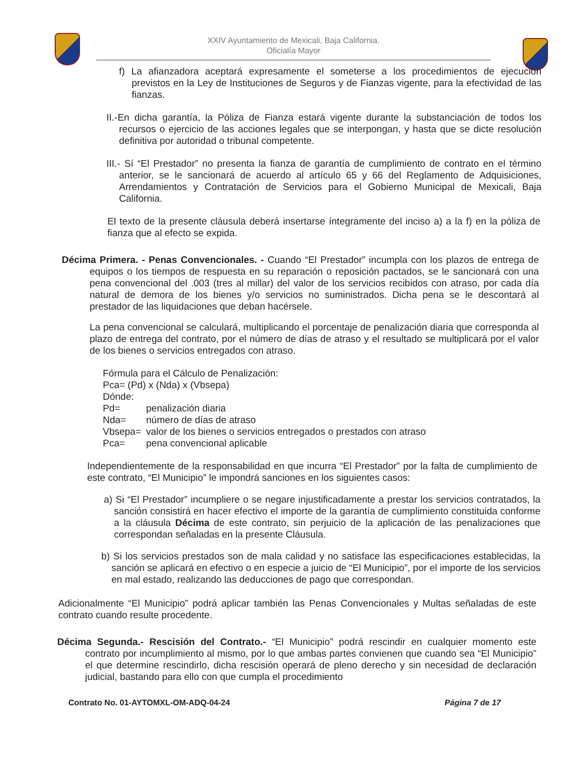XXIV Ayuntamiento de Mexicali, Baja California.
Oficialía Mayor
f) La afianzadora aceptará expresamente el someterse a los procedimientos de ejecución previstos en la Ley de Instituciones de Seguros y de Fianzas vigente, para la efectividad de las fianzas.
II.-En dicha garantía, la Póliza de Fianza estará vigente durante la substanciación de todos los recursos o ejercicio de las acciones legales que se interpongan, y hasta que se dicte resolución definitiva por autoridad o tribunal competente.
III.- Sí “El Prestador” no presenta la fianza de garantía de cumplimiento de contrato en el término anterior, se le sancionará de acuerdo al artículo 65 y 66 del Reglamento de Adquisiciones, Arrendamientos y Contratación de Servicios para el Gobierno Municipal de Mexicali, Baja California.
El texto de la presente cláusula deberá insertarse íntegramente del inciso a) a la f) en la póliza de fianza que al efecto se expida.
Décima Primera. - Penas Convencionales. - Cuando “El Prestador” incumpla con los plazos de entrega de equipos o los tiempos de respuesta en su reparación o reposición pactados, se le sancionará con una pena convencional del .003 (tres al millar) del valor de los servicios recibidos con atraso, por cada día natural de demora de los bienes y/o servicios no suministrados. Dicha pena se le descontará al prestador de las liquidaciones que deban hacérsele.
La pena convencional se calculará, multiplicando el porcentaje de penalización diaria que corresponda al plazo de entrega del contrato, por el número de días de atraso y el resultado se multiplicará por el valor de los bienes o servicios entregados con atraso.
Fórmula para el Cálculo de Penalización:
Pca= (Pd) x (Nda) x (Vbsepa)
Dónde:
| Pd= | penalización diaria |
| Nda= | número de días de atraso |
| Vbsepa= | valor de los bienes o servicios entregados o prestados con atraso |
| Pca= | pena convencional aplicable |
Independientemente de la responsabilidad en que incurra “El Prestador” por la falta de cumplimiento de este contrato, “El Municipio” le impondrá sanciones en los siguientes casos:
a) Si “El Prestador” incumpliere o se negare injustificadamente a prestar los servicios contratados, la sanción consistirá en hacer efectivo el importe de la garantía de cumplimiento constituida conforme a la cláusula Décima de este contrato, sin perjuicio de la aplicación de las penalizaciones que correspondan señaladas en la presente Cláusula.
b) Si los servicios prestados son de mala calidad y no satisface las especificaciones establecidas, la sanción se aplicará en efectivo o en especie a juicio de “El Municipio”, por el importe de los servicios en mal estado, realizando las deducciones de pago que correspondan.
Adicionalmente “El Municipio” podrá aplicar también las Penas Convencionales y Multas señaladas de este contrato cuando resulte procedente.
Décima Segunda.- Rescisión del Contrato.- “El Municipio” podrá rescindir en cualquier momento este contrato por incumplimiento al mismo, por lo que ambas partes convienen que cuando sea “El Municipio” el que determine rescindirlo, dicha rescisión operará de pleno derecho y sin necesidad de declaración judicial, bastando para ello con que cumpla el procedimiento
Contrato No. 01-AYTOMXL-OM-ADQ-04-24 Página 7 de 17